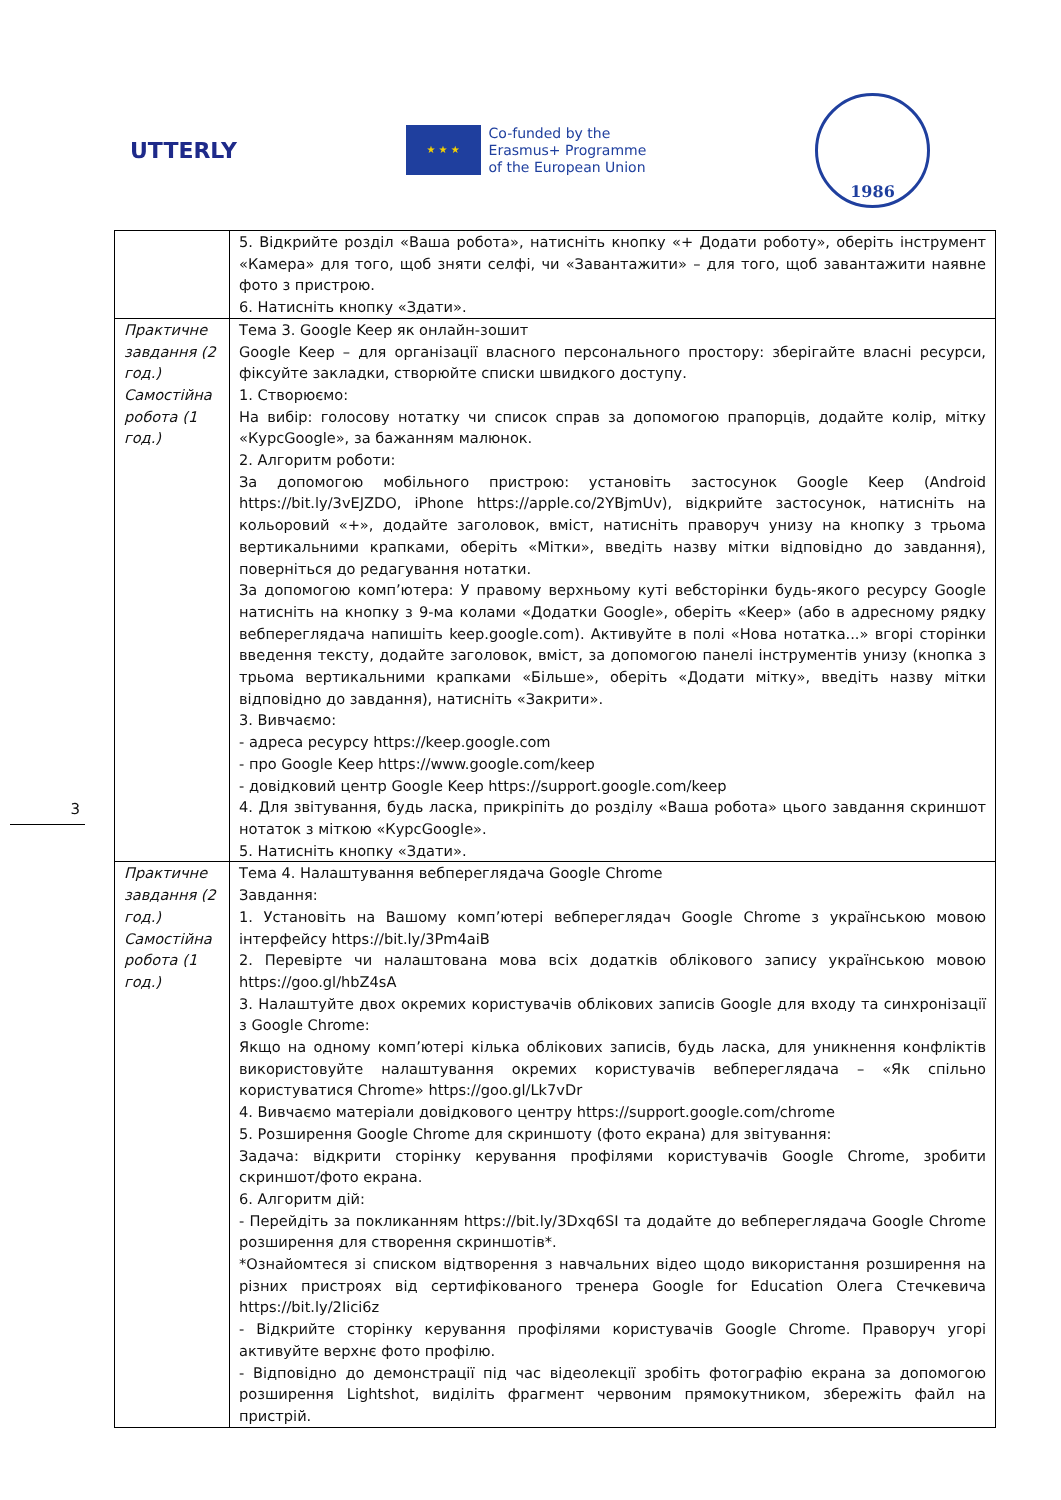UTTERLY
★ ★ ★
Co-funded by the
Erasmus+ Programme
of the European Union
1986
3
| | 5. Відкрийте розділ «Ваша робота», натисніть кнопку «+ Додати роботу», оберіть інструмент «Камера» для того, щоб зняти селфі, чи «Завантажити» – для того, щоб завантажити наявне фото з пристрою. 6. Натисніть кнопку «Здати». |
| Практичне завдання (2 год.) Самостійна робота (1 год.) | Тема 3. Google Keep як онлайн-зошит Google Keep – для організації власного персонального простору: зберігайте власні ресурси, фіксуйте закладки, створюйте списки швидкого доступу. 1. Створюємо: На вибір: голосову нотатку чи список справ за допомогою прапорців, додайте колір, мітку «КурсGoogle», за бажанням малюнок. 2. Алгоритм роботи: За допомогою мобільного пристрою: установіть застосунок Google Keep (Android https://bit.ly/3vEJZDO, iPhone https://apple.co/2YBjmUv), відкрийте застосунок, натисніть на кольоровий «+», додайте заголовок, вміст, натисніть праворуч унизу на кнопку з трьома вертикальними крапками, оберіть «Мітки», введіть назву мітки відповідно до завдання), поверніться до редагування нотатки. За допомогою комп’ютера: У правому верхньому куті вебсторінки будь-якого ресурсу Google натисніть на кнопку з 9-ма колами «Додатки Google», оберіть «Keep» (або в адресному рядку вебпереглядача напишіть keep.google.com). Активуйте в полі «Нова нотатка...» вгорі сторінки введення тексту, додайте заголовок, вміст, за допомогою панелі інструментів унизу (кнопка з трьома вертикальними крапками «Більше», оберіть «Додати мітку», введіть назву мітки відповідно до завдання), натисніть «Закрити». 3. Вивчаємо: - адреса ресурсу https://keep.google.com - про Google Keep https://www.google.com/keep - довідковий центр Google Keep https://support.google.com/keep 4. Для звітування, будь ласка, прикріпіть до розділу «Ваша робота» цього завдання скриншот нотаток з міткою «КурсGoogle». 5. Натисніть кнопку «Здати». |
| Практичне завдання (2 год.) Самостійна робота (1 год.) | Тема 4. Налаштування вебпереглядача Google Chrome Завдання: 1. Установіть на Вашому комп’ютері вебпереглядач Google Chrome з українською мовою інтерфейсу https://bit.ly/3Pm4aiB 2. Перевірте чи налаштована мова всіх додатків облікового запису українською мовою https://goo.gl/hbZ4sA 3. Налаштуйте двох окремих користувачів облікових записів Google для входу та синхронізації з Google Chrome: Якщо на одному комп’ютері кілька облікових записів, будь ласка, для уникнення конфліктів використовуйте налаштування окремих користувачів вебпереглядача – «Як спільно користуватися Chrome» https://goo.gl/Lk7vDr 4. Вивчаємо матеріали довідкового центру https://support.google.com/chrome 5. Розширення Google Chrome для скриншоту (фото екрана) для звітування: Задача: відкрити сторінку керування профілями користувачів Google Chrome, зробити скриншот/фото екрана. 6. Алгоритм дій: - Перейдіть за покликанням https://bit.ly/3Dxq6SI та додайте до вебпереглядача Google Chrome розширення для створення скриншотів*. *Ознайомтеся зі списком відтворення з навчальних відео щодо використання розширення на різних пристроях від сертифікованого тренера Google for Education Олега Стечкевича https://bit.ly/2Iici6z - Відкрийте сторінку керування профілями користувачів Google Chrome. Праворуч угорі активуйте верхнє фото профілю. - Відповідно до демонстрації під час відеолекції зробіть фотографію екрана за допомогою розширення Lightshot, виділіть фрагмент червоним прямокутником, збережіть файл на пристрій. |